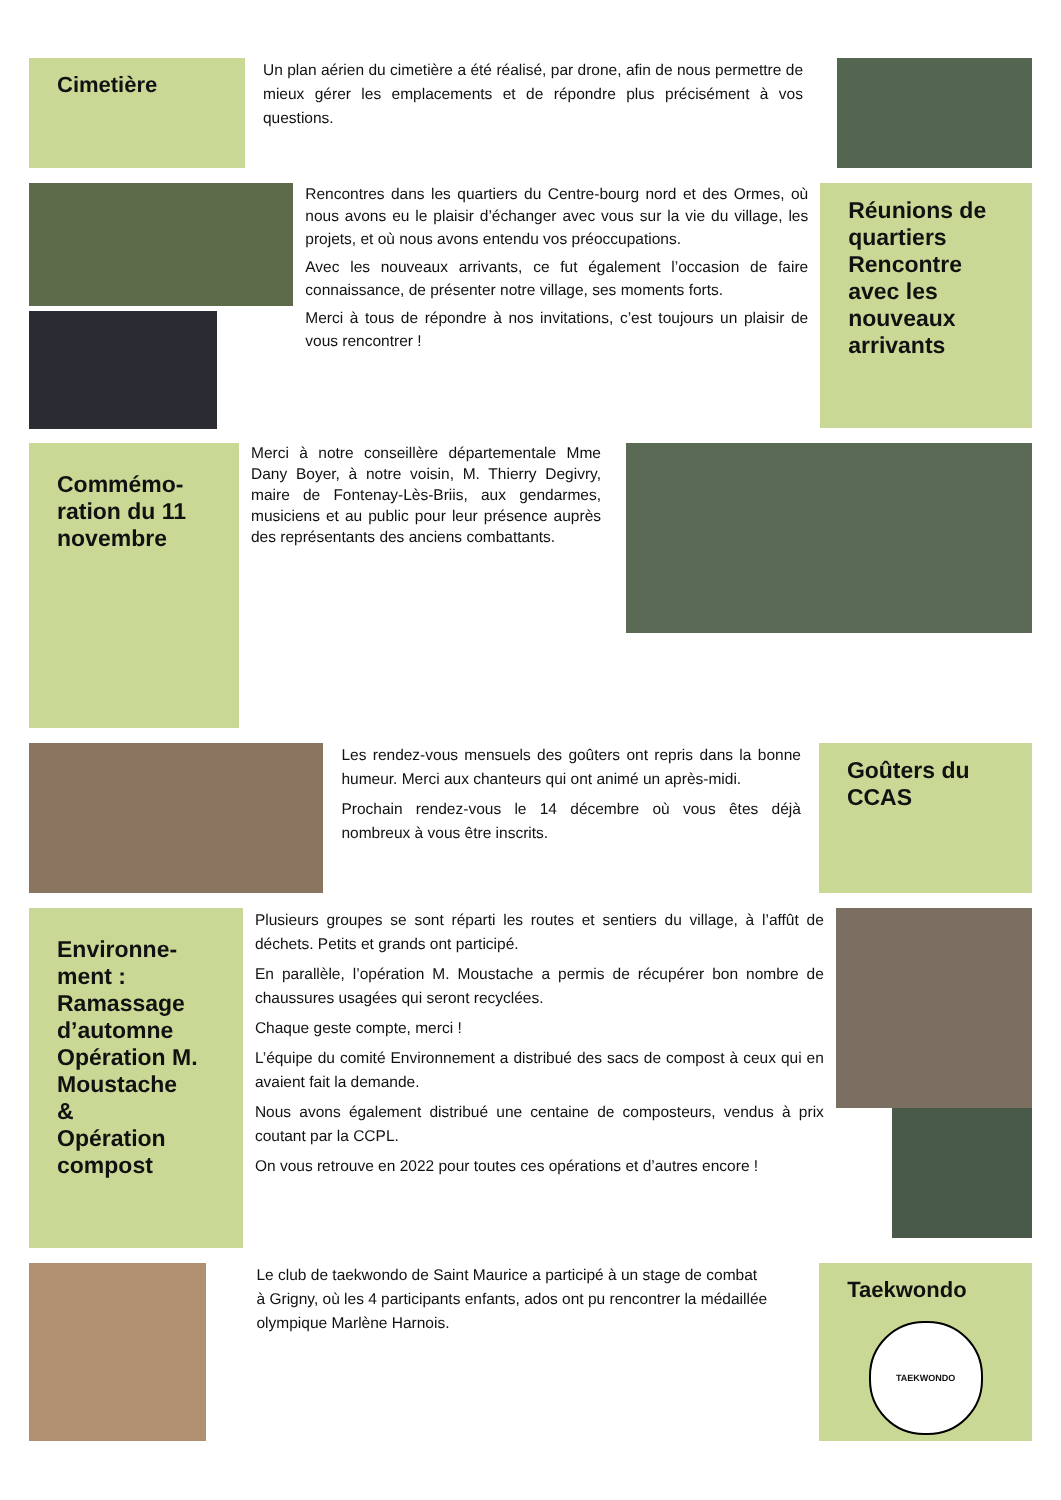Cimetière
Un plan aérien du cimetière a été réalisé, par drone, afin de nous permettre de mieux gérer les emplacements et de répondre plus précisément à vos questions.
Rencontres dans les quartiers du Centre-bourg nord et des Ormes, où nous avons eu le plaisir d’échanger avec vous sur la vie du village, les projets, et où nous avons entendu vos préoccupations.
Avec les nouveaux arrivants, ce fut également l’occasion de faire connaissance, de présenter notre village, ses moments forts.
Merci à tous de répondre à nos invitations, c’est toujours un plaisir de vous rencontrer !
Réunions de quartiers
Rencontre avec les nouveaux arrivants
Commémo­ration du 11 novembre
Merci à notre conseillère départementale Mme Dany Boyer, à notre voisin, M. Thierry Degivry, maire de Fontenay-Lès-Briis, aux gendarmes, musiciens et au public pour leur présence auprès des représentants des anciens combattants.
Les rendez-vous mensuels des goûters ont repris dans la bonne humeur. Merci aux chanteurs qui ont animé un après-midi.
Prochain rendez-vous le 14 décembre où vous êtes déjà nombreux à vous être inscrits.
Goûters du CCAS
Environne­ment :
Ramassage d’automne Opération M. Moustache
&
Opération compost
Plusieurs groupes se sont réparti les routes et sentiers du village, à l’affût de déchets. Petits et grands ont participé.
En parallèle, l’opération M. Moustache a permis de récupérer bon nombre de chaussures usagées qui seront recyclées.
Chaque geste compte, merci !
L’équipe du comité Environnement a distribué des sacs de compost à ceux qui en avaient fait la demande.
Nous avons également distribué une centaine de composteurs, vendus à prix coutant par la CCPL.
On vous retrouve en 2022 pour toutes ces opérations et d’autres encore !
Le club de taekwondo de Saint Maurice a participé à un stage de combat à Grigny, où les 4 participants enfants, ados ont pu rencontrer la médaillée olympique Marlène Harnois.
Taekwondo
TAEKWONDO